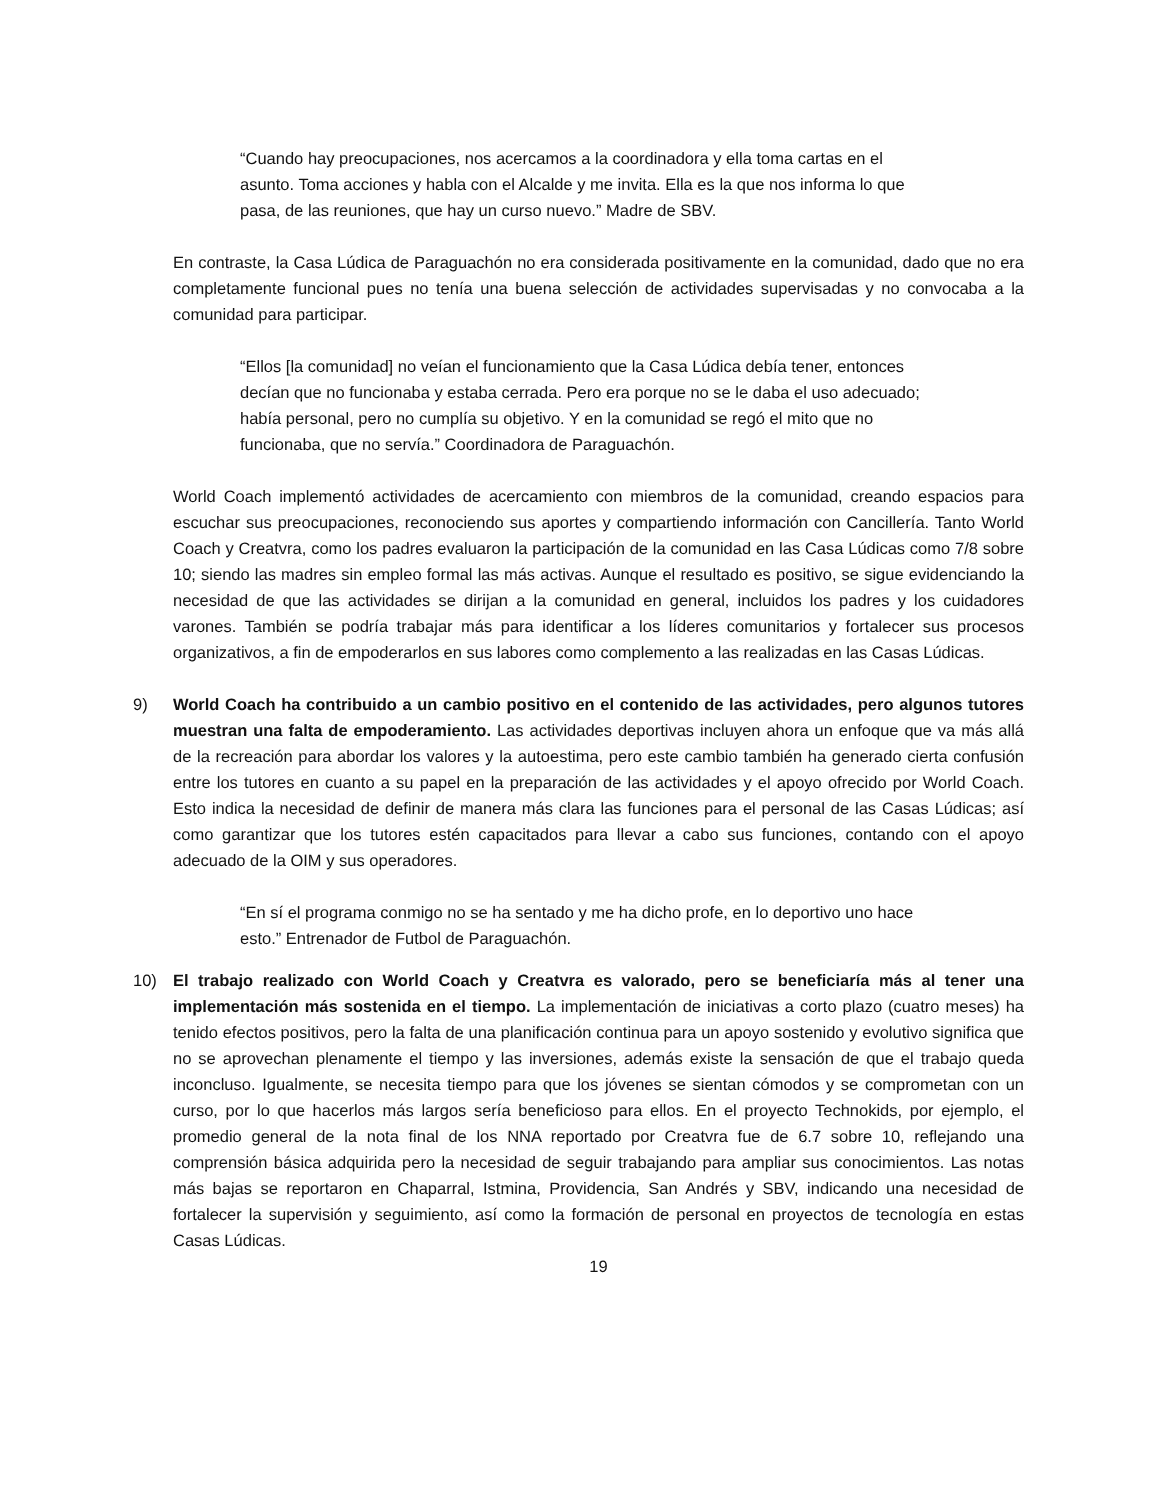“Cuando hay preocupaciones, nos acercamos a la coordinadora y ella toma cartas en el asunto. Toma acciones y habla con el Alcalde y me invita. Ella es la que nos informa lo que pasa, de las reuniones, que hay un curso nuevo.” Madre de SBV.
En contraste, la Casa Lúdica de Paraguachón no era considerada positivamente en la comunidad, dado que no era completamente funcional pues no tenía una buena selección de actividades supervisadas y no convocaba a la comunidad para participar.
“Ellos [la comunidad] no veían el funcionamiento que la Casa Lúdica debía tener, entonces decían que no funcionaba y estaba cerrada. Pero era porque no se le daba el uso adecuado; había personal, pero no cumplía su objetivo. Y en la comunidad se regó el mito que no funcionaba, que no servía.” Coordinadora de Paraguachón.
World Coach implementó actividades de acercamiento con miembros de la comunidad, creando espacios para escuchar sus preocupaciones, reconociendo sus aportes y compartiendo información con Cancillería. Tanto World Coach y Creatvra, como los padres evaluaron la participación de la comunidad en las Casa Lúdicas como 7/8 sobre 10; siendo las madres sin empleo formal las más activas. Aunque el resultado es positivo, se sigue evidenciando la necesidad de que las actividades se dirijan a la comunidad en general, incluidos los padres y los cuidadores varones. También se podría trabajar más para identificar a los líderes comunitarios y fortalecer sus procesos organizativos, a fin de empoderarlos en sus labores como complemento a las realizadas en las Casas Lúdicas.
9) World Coach ha contribuido a un cambio positivo en el contenido de las actividades, pero algunos tutores muestran una falta de empoderamiento. Las actividades deportivas incluyen ahora un enfoque que va más allá de la recreación para abordar los valores y la autoestima, pero este cambio también ha generado cierta confusión entre los tutores en cuanto a su papel en la preparación de las actividades y el apoyo ofrecido por World Coach. Esto indica la necesidad de definir de manera más clara las funciones para el personal de las Casas Lúdicas; así como garantizar que los tutores estén capacitados para llevar a cabo sus funciones, contando con el apoyo adecuado de la OIM y sus operadores.
“En sí el programa conmigo no se ha sentado y me ha dicho profe, en lo deportivo uno hace esto.” Entrenador de Futbol de Paraguachón.
10) El trabajo realizado con World Coach y Creatvra es valorado, pero se beneficiaría más al tener una implementación más sostenida en el tiempo. La implementación de iniciativas a corto plazo (cuatro meses) ha tenido efectos positivos, pero la falta de una planificación continua para un apoyo sostenido y evolutivo significa que no se aprovechan plenamente el tiempo y las inversiones, además existe la sensación de que el trabajo queda inconcluso. Igualmente, se necesita tiempo para que los jóvenes se sientan cómodos y se comprometan con un curso, por lo que hacerlos más largos sería beneficioso para ellos. En el proyecto Technokids, por ejemplo, el promedio general de la nota final de los NNA reportado por Creatvra fue de 6.7 sobre 10, reflejando una comprensión básica adquirida pero la necesidad de seguir trabajando para ampliar sus conocimientos. Las notas más bajas se reportaron en Chaparral, Istmina, Providencia, San Andrés y SBV, indicando una necesidad de fortalecer la supervisión y seguimiento, así como la formación de personal en proyectos de tecnología en estas Casas Lúdicas.
19